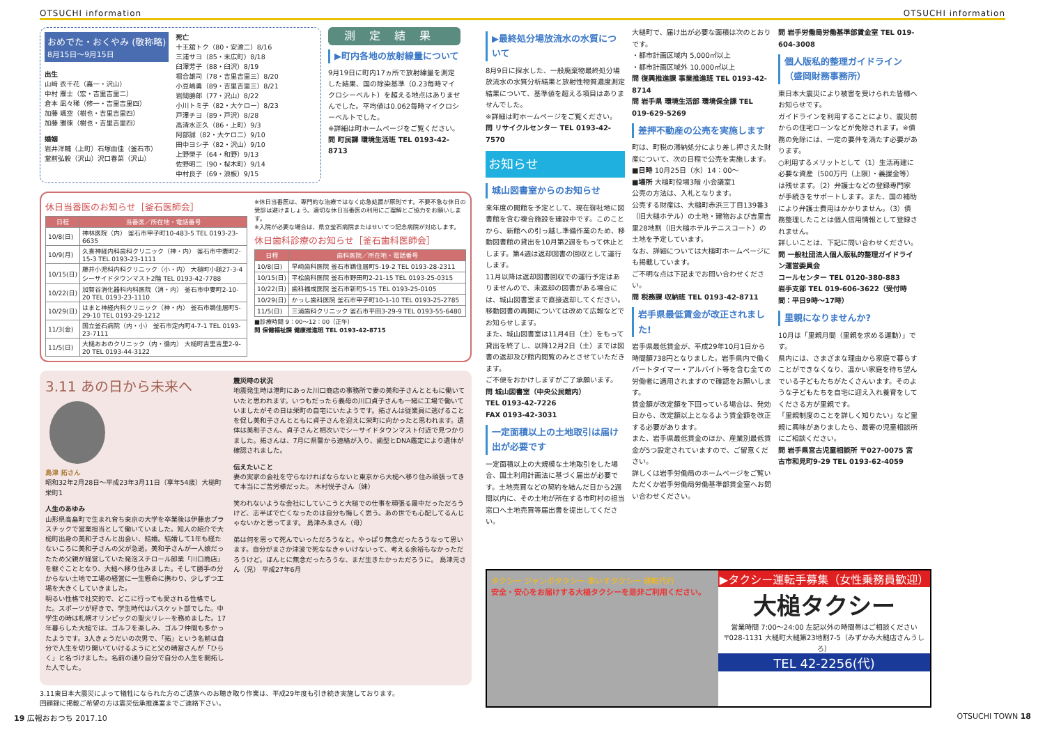OTSUCHI information OTSUCHI information
おめでた・おくやみ (敬称略)
8月15日〜9月15日
出生
山﨑 衣千花（嘉一・沢山）
中村 雁士（宏・吉里吉里二）
倉本 凪々稀（修一・吉里吉里四）
加藤 颯空（樹也・吉里吉里四）
加藤 雅徠（樹也・吉里吉里四）
婚姻
岩井洋輔（上町）石塚由佳（釜石市）
堂前弘毅（沢山）沢口春菜（沢山）
死亡
十王舘トク（80・安渡二）8/16
三浦サヨ（85・末広町）8/18
臼澤芳子（88・臼沢）8/19
堀合雄司（78・吉里吉里三）8/20
小豆嶋勇（89・吉里吉里三）8/21
岩間勝郎（77・沢山）8/22
小川トミ子（82・大ケロー）8/23
戸澤チヨ（89・戸沢）8/28
髙清水正久（86・上町）9/3
阿部誠（82・大ケロ二）9/10
田中ヨシ子（82・沢山）9/10
上野榮子（64・和野）9/13
佐野昭二（90・桜木町）9/14
中村良子（69・浪板）9/15
測定結果
▶町内各地の放射線量について
9月19日に町内17ヵ所で放射線量を測定した結果、国の除染基準（0.23毎時マイクロシーベルト）を超える地点はありませんでした。平均値は0.062毎時マイクロシーベルトでした。
※詳細は町ホームページをご覧ください。
問 町民課 環境生活班 TEL 0193-42-8713
休日当番医のお知らせ［釜石医師会］
| 日程 | 当番医／所在地・電話番号 |
| --- | --- |
| 10/8(日) | 神林医院（内） 釜石市甲子町10-483-5 TEL 0193-23-6635 |
| 10/9(月) | 久喜神経内科歯科クリニック（神・内） 釜石市中妻町2-15-3 TEL 0193-23-1111 |
| 10/15(日) | 藤井小児科内科クリニック（小・内） 大槌町小鎚27-3-4シーサイドタウンマスト2階 TEL 0193-42-7788 |
| 10/22(日) | 加賀谷消化器科内科医院（消・内） 釜石市中妻町2-10-20 TEL 0193-23-1110 |
| 10/29(日) | はまと神経内科クリニック（神・内） 釜石市鵜住居町5-29-10 TEL 0193-29-1212 |
| 11/3(金) | 国立釜石病院（内・小） 釜石市定内町4-7-1 TEL 0193-23-7111 |
| 11/5(日) | 大槌おおのクリニック（内・循内） 大槌町吉里吉里2-9-20 TEL 0193-44-3122 |
※休日当番医は、専門的な治療ではなく応急処置が原則です。不要不急な休日の受診は避けましょう。適切な休日当番医の利用にご理解とご協力をお願いします。
※入院が必要な場合は、県立釜石病院またはせいてつ記念病院が対応します。
休日歯科診療のお知らせ［釜石歯科医師会］
| 日程 | 歯科医院／所在地・電話番号 |
| --- | --- |
| 10/8(日) | 早崎歯科医院 釜石市鵜住居町5-19-2 TEL 0193-28-2311 |
| 10/15(日) | 平松歯科医院 釜石市野田町2-21-15 TEL 0193-25-0315 |
| 10/22(日) | 歯科福成医院 釜石市新町5-15 TEL 0193-25-0105 |
| 10/29(日) | かっし歯科医院 釜石市甲子町10-1-10 TEL 0193-25-2785 |
| 11/5(日) | 三浦歯科クリニック 釜石市平田3-29-9 TEL 0193-55-6480 |
■診療時間 9：00〜12：00（正午）
問 保健福祉課 健康推進班 TEL 0193-42-8715
3.11 あの日から未来へ
島津 拓さん
昭和32年2月28日〜平成23年3月11日（享年54歳）大槌町栄町1
人生のあゆみ
山形県高畠町で生まれ育ち東京の大学を卒業後は伊藤忠プラスチックで営業担当として働いていました。知人の紹介で大槌町出身の美和子さんと出会い、結婚。結婚して1年も経たないころに美和子さんの父が急逝。美和子さんが一人娘だったため父親が経営していた発泡スチロール卸業「川口商店」を継ぐこととなり、大槌へ移り住みました。そして勝手の分からない土地で工場の経営に一生懸命に携わり、少しずつ工場を大きくしていきました。
明るい性格で社交的で、どこに行っても愛される性格でした。スポーツが好きで、学生時代はバスケット部でした。中学生の時は札幌オリンピックの聖火リレーを務めました。17年暮らした大槌では、ゴルフを楽しみ、ゴルフ仲間も多かったようです。3人きょうだいの次男で、「拓」という名前は自分で人生を切り開いていけるようにと父の晴當さんが「ひらく」と名づけました。名前の通り自分で自分の人生を開拓した人でした。
震災時の状況
地震発生時は港町にあった川口商店の事務所で妻の美和子さんとともに働いていたと思われます。いつもだったら義母の川口貞子さんも一緒に工場で働いていましたがその日は栄町の自宅にいたようです。拓さんは従業員に逃げることを促し美和子さんとともに貞子さんを迎えに栄町に向かったと思われます。遺体は美和子さん、貞子さんと相次いでシーサイドタウンマスト付近で見つかりました。拓さんは、7月に県警から連絡が入り、歯型とDNA鑑定により遺体が確認されました。
伝えたいこと
妻の実家の会社を守らなければならないと東京から大槌へ移り住み頑張ってきて本当にご苦労様だった。 木村悦子さん（妹）
笑われないような会社にしていこうと大槌での仕事を頑張る最中だっただろうけど、志半ばで亡くなったのは自分も悔しく思う。あの世でも心配してるんじゃないかと思ってます。 島津みゑさん（母）
弟は何を思って死んでいっただろうなと。やっぱり無念だったろうなって思います。自分がまさか津波で死ななきゃいけないって、考える余裕もなかっただろうけど。ほんとに無念だったろうな、まだ生きたかっただろうに。 島津元さん（兄） 平成27年6月
3.11東日本大震災によって犠牲になられた方のご遺族へのお聴き取り作業は、平成29年度も引き続き実施しております。
回顧録に掲載ご希望の方は震災伝承推進室までご連絡下さい。
▶最終処分場放流水の水質について
8月9日に採水した、一般廃棄物最終処分場放流水の水質分析結果と放射性物質濃度測定結果について、基準値を超える項目はありませんでした。
※詳細は町ホームページをご覧ください。
問 リサイクルセンター TEL 0193-42-7570
お知らせ
城山図書室からのお知らせ
来年度の開館を予定として、現在御社地に図書館を含む複合施設を建設中です。このことから、新館への引っ越し準備作業のため、移動図書館の貸出を10月第2週をもって休止とします。第4週は返却図書の回収として運行します。
11月以降は返却図書回収での運行予定はありませんので、未返却の図書がある場合には、城山図書室まで直接返却してください。移動図書の再開については改めて広報などでお知らせします。
また、城山図書室は11月4日（土）をもって貸出を終了し、以降12月2日（土）までは図書の返却及び館内閲覧のみとさせていただきます。
ご不便をおかけしますがご了承願います。
問 城山図書室（中央公民館内）
TEL 0193-42-7226
FAX 0193-42-3031
一定面積以上の土地取引は届け出が必要です
一定面積以上の大規模な土地取引をした場合、国土利用計画法に基づく届出が必要です。土地売買などの契約を結んだ日から2週間以内に、その土地が所在する市町村の担当窓口へ土地売買等届出書を提出してください。
大槌町で、届け出が必要な面積は次のとおりです。
・都市計画区域内 5,000㎡以上
・都市計画区域外 10,000㎡以上
問 復興推進課 事業推進班 TEL 0193-42-8714
問 岩手県 環境生活部 環境保全課 TEL 019-629-5269
差押不動産の公売を実施します
町は、町税の滞納処分により差し押さえた財産について、次の日程で公売を実施します。
■日時 10月25日（水）14：00〜
■場所 大槌町役場3階 小会議室1
公売の方法は、入札となります。
公売する財産は、大槌町赤浜三丁目139番3（旧大槌ホテル）の土地・建物および吉里吉里28地割（旧大槌ホテルテニスコート）の土地を予定しています。
なお、詳細については大槌町ホームページにも掲載しています。
ご不明な点は下記までお問い合わせください。
問 税務課 収納班 TEL 0193-42-8711
岩手県最低賃金が改正されました!
岩手県最低賃金が、平成29年10月1日から時間額738円となりました。岩手県内で働くパートタイマー・アルバイト等を含む全ての労働者に適用されますので確認をお願いします。
賃金額が改定額を下回っている場合は、発効日から、改定額以上となるよう賃金額を改正する必要があります。
また、岩手県最低賃金のほか、産業別最低賃金が5つ設定されていますので、ご留意ください。
詳しくは岩手労働局のホームページをご覧いただくか岩手労働局労働基準部賃金室へお問い合わせください。
問 岩手労働局労働基準部賃金室 TEL 019-604-3008
個人版私的整理ガイドライン（盛岡財務事務所）
東日本大震災により被害を受けられた皆様へお知らせです。
ガイドラインを利用することにより、震災前からの住宅ローンなどが免除されます。※債務の免除には、一定の要件を満たす必要があります。
○利用するメリットとして（1）生活再建に必要な資産（500万円（上限）・義援金等）は残せます。（2）弁護士などの登録専門家が手続きをサポートします。また、国の補助により弁護士費用はかかりません。（3）債務整理したことは個人信用情報として登録されません。
詳しいことは、下記に問い合わせください。
問 一般社団法人個人版私的整理ガイドライン運営委員会
コールセンター TEL 0120-380-883
岩手支部 TEL 019-606-3622（受付時間：平日9時〜17時）
里親になりませんか?
10月は「里親月間（里親を求める運動）」です。
県内には、さまざまな理由から家庭で暮らすことができなくなり、温かい家庭を待ち望んでいる子どもたちがたくさんいます。そのような子どもたちを自宅に迎え入れ養育をしてくださる方が里親です。
「里親制度のことを詳しく知りたい」など里親に興味がありましたら、最寄の児童相談所にご相談ください。
問 岩手県宮古児童相談所 〒027-0075 宮古市和見町9-29 TEL 0193-62-4059
タクシー ジャンボタクシー 車いすタクシー 運転代行
安全・安心をお届けする大槌タクシーを是非ご利用ください。
▶タクシー運転手募集（女性乗務員歓迎）
大槌タクシー
営業時間 7:00〜24:00 左記以外の時間帯はご相談ください
〒028-1131 大槌町大槌第23地割7-5（みずかみ大槌店さんうしろ）
TEL 42-2256(代)
19 広報おおつち 2017.10 OTSUCHI TOWN 18